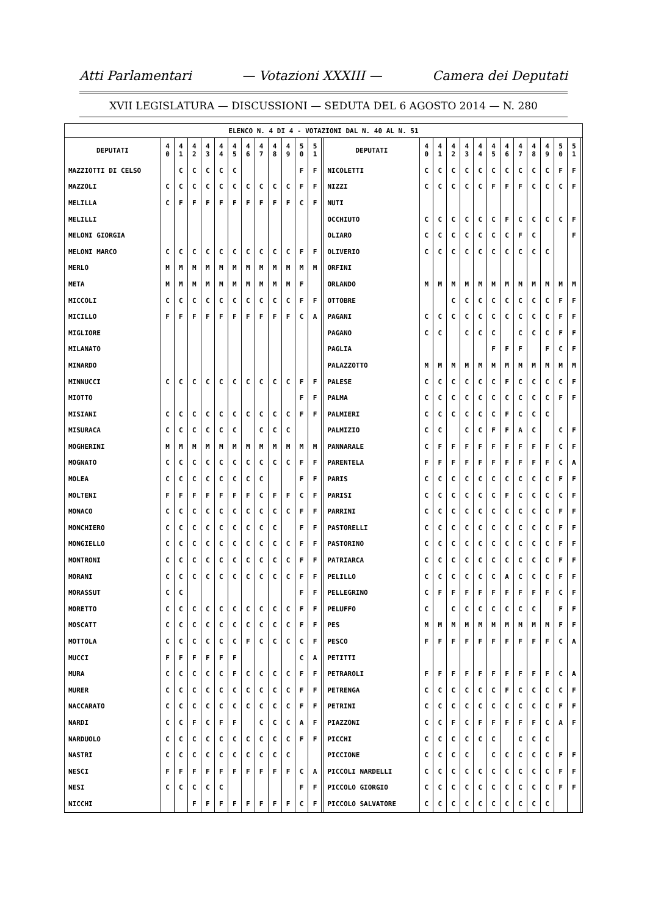Atti Parlamentari — Votazioni XXXIII — Camera dei Deputati
XVII LEGISLATURA — DISCUSSIONI — SEDUTA DEL 6 AGOSTO 2014 — N. 280
| ELENCO N. 4 DI 4 - VOTAZIONI DAL N. 40 AL N. 51 | | | | | | | | | | | | | | | | | | | | | | | | | | | |
| DEPUTATI | 4 0 | 4 1 | 4 2 | 4 3 | 4 4 | 4 5 | 4 6 | 4 7 | 4 8 | 4 9 | 5 0 | 5 1 | | DEPUTATI | 4 0 | 4 1 | 4 2 | 4 3 | 4 4 | 4 5 | 4 6 | 4 7 | 4 8 | 4 9 | 5 0 | 5 1 | |
| MAZZIOTTI DI CELSO | | C | C | C | C | C | | | | | F | F | | NICOLETTI | C | C | C | C | C | C | C | C | C | C | F | F | |
| MAZZOLI | C | C | C | C | C | C | C | C | C | C | F | F | | NIZZI | C | C | C | C | C | F | F | F | C | C | C | F | |
| MELILLA | C | F | F | F | F | F | F | F | F | F | C | F | | NUTI | | | | | | | | | | | | | |
| MELILLI | | | | | | | | | | | | | | OCCHIUTO | C | C | C | C | C | C | F | C | C | C | C | F | |
| MELONI GIORGIA | | | | | | | | | | | | | | OLIARO | C | C | C | C | C | C | C | F | C | | | F | |
| MELONI MARCO | C | C | C | C | C | C | C | C | C | C | F | F | | OLIVERIO | C | C | C | C | C | C | C | C | C | C | | | |
| MERLO | M | M | M | M | M | M | M | M | M | M | M | M | | ORFINI | | | | | | | | | | | | | |
| META | M | M | M | M | M | M | M | M | M | M | F | | | ORLANDO | M | M | M | M | M | M | M | M | M | M | M | M | |
| MICCOLI | C | C | C | C | C | C | C | C | C | C | F | F | | OTTOBRE | | | C | C | C | C | C | C | C | C | F | F | |
| MICILLO | F | F | F | F | F | F | F | F | F | F | C | A | | PAGANI | C | C | C | C | C | C | C | C | C | C | F | F | |
| MIGLIORE | | | | | | | | | | | | | | PAGANO | C | C | | C | C | C | | C | C | C | F | F | |
| MILANATO | | | | | | | | | | | | | | PAGLIA | | | | | | F | F | F | | F | C | F | |
| MINARDO | | | | | | | | | | | | | | PALAZZOTTO | M | M | M | M | M | M | M | M | M | M | M | M | |
| MINNUCCI | C | C | C | C | C | C | C | C | C | C | F | F | | PALESE | C | C | C | C | C | C | F | C | C | C | C | F | |
| MIOTTO | | | | | | | | | | | F | F | | PALMA | C | C | C | C | C | C | C | C | C | C | F | F | |
| MISIANI | C | C | C | C | C | C | C | C | C | C | F | F | | PALMIERI | C | C | C | C | C | C | F | C | C | C | | | |
| MISURACA | C | C | C | C | C | C | | C | C | C | | | | PALMIZIO | C | C | | C | C | F | F | A | C | | C | F | |
| MOGHERINI | M | M | M | M | M | M | M | M | M | M | M | M | | PANNARALE | C | F | F | F | F | F | F | F | F | F | C | F | |
| MOGNATO | C | C | C | C | C | C | C | C | C | C | F | F | | PARENTELA | F | F | F | F | F | F | F | F | F | F | C | A | |
| MOLEA | C | C | C | C | C | C | C | C | | | F | F | | PARIS | C | C | C | C | C | C | C | C | C | C | F | F | |
| MOLTENI | F | F | F | F | F | F | F | C | F | F | C | F | | PARISI | C | C | C | C | C | C | F | C | C | C | C | F | |
| MONACO | C | C | C | C | C | C | C | C | C | C | F | F | | PARRINI | C | C | C | C | C | C | C | C | C | C | F | F | |
| MONCHIERO | C | C | C | C | C | C | C | C | C | | F | F | | PASTORELLI | C | C | C | C | C | C | C | C | C | C | F | F | |
| MONGIELLO | C | C | C | C | C | C | C | C | C | C | F | F | | PASTORINO | C | C | C | C | C | C | C | C | C | C | F | F | |
| MONTRONI | C | C | C | C | C | C | C | C | C | C | F | F | | PATRIARCA | C | C | C | C | C | C | C | C | C | C | F | F | |
| MORANI | C | C | C | C | C | C | C | C | C | C | F | F | | PELILLO | C | C | C | C | C | C | A | C | C | C | F | F | |
| MORASSUT | C | C | | | | | | | | | F | F | | PELLEGRINO | C | F | F | F | F | F | F | F | F | F | C | F | |
| MORETTO | C | C | C | C | C | C | C | C | C | C | F | F | | PELUFFO | C | | C | C | C | C | C | C | C | | F | F | |
| MOSCATT | C | C | C | C | C | C | C | C | C | C | F | F | | PES | M | M | M | M | M | M | M | M | M | M | F | F | |
| MOTTOLA | C | C | C | C | C | C | F | C | C | C | C | F | | PESCO | F | F | F | F | F | F | F | F | F | F | C | A | |
| MUCCI | F | F | F | F | F | F | | | | | C | A | | PETITTI | | | | | | | | | | | | | |
| MURA | C | C | C | C | C | F | C | C | C | C | F | F | | PETRAROLI | F | F | F | F | F | F | F | F | F | F | C | A | |
| MURER | C | C | C | C | C | C | C | C | C | C | F | F | | PETRENGA | C | C | C | C | C | C | F | C | C | C | C | F | |
| NACCARATO | C | C | C | C | C | C | C | C | C | C | F | F | | PETRINI | C | C | C | C | C | C | C | C | C | C | F | F | |
| NARDI | C | C | F | C | F | F | | C | C | C | A | F | | PIAZZONI | C | C | F | C | F | F | F | F | F | C | A | F | |
| NARDUOLO | C | C | C | C | C | C | C | C | C | C | F | F | | PICCHI | C | C | C | C | C | C | | C | C | C | | | |
| NASTRI | C | C | C | C | C | C | C | C | C | C | | | | PICCIONE | C | C | C | C | | C | C | C | C | C | F | F | |
| NESCI | F | F | F | F | F | F | F | F | F | F | C | A | | PICCOLI NARDELLI | C | C | C | C | C | C | C | C | C | C | F | F | |
| NESI | C | C | C | C | C | | | | | | F | F | | PICCOLO GIORGIO | C | C | C | C | C | C | C | C | C | C | F | F | |
| NICCHI | | | F | F | F | F | F | F | F | F | C | F | | PICCOLO SALVATORE | C | C | C | C | C | C | C | C | C | C | | | |